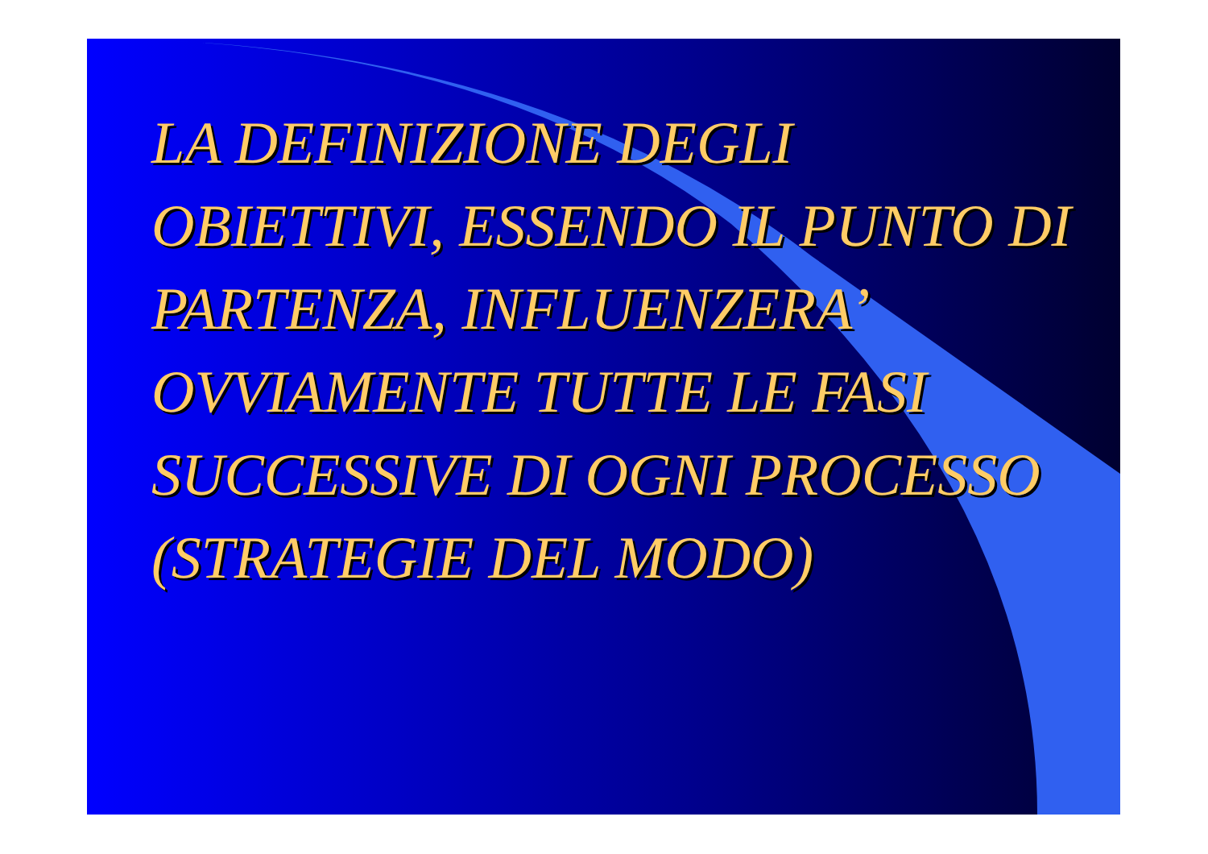LA DEFINIZIONE DEGLI OBIETTIVI, ESSENDO IL PUNTO DI PARTENZA, INFLUENZERA’ OVVIAMENTE TUTTE LE FASI SUCCESSIVE DI OGNI PROCESSO (STRATEGIE DEL MODO)